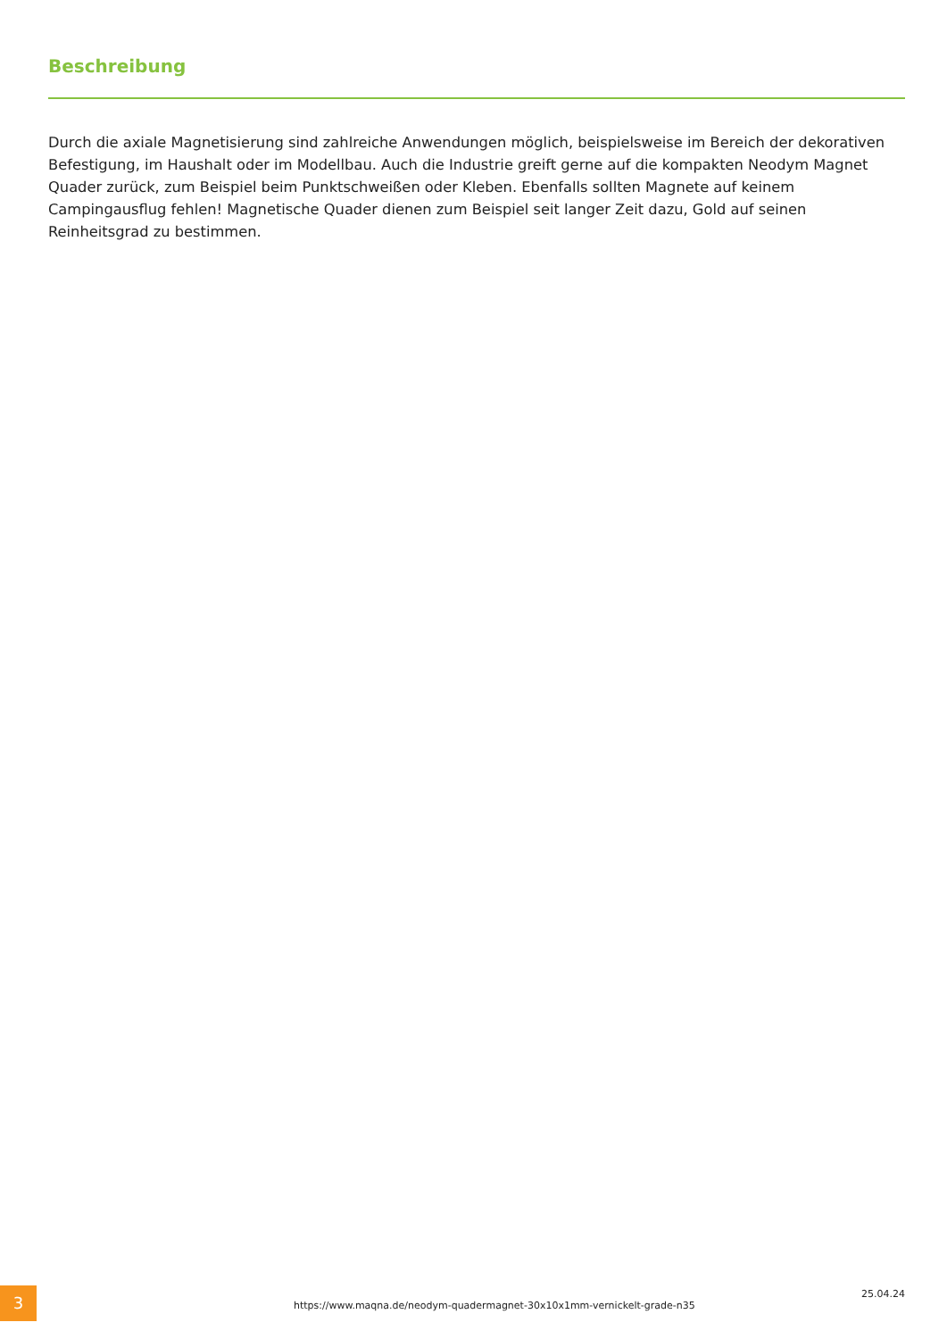Beschreibung
Durch die axiale Magnetisierung sind zahlreiche Anwendungen möglich, beispielsweise im Bereich der dekorativen Befestigung, im Haushalt oder im Modellbau. Auch die Industrie greift gerne auf die kompakten Neodym Magnet Quader zurück, zum Beispiel beim Punktschweißen oder Kleben. Ebenfalls sollten Magnete auf keinem Campingausflug fehlen! Magnetische Quader dienen zum Beispiel seit langer Zeit dazu, Gold auf seinen Reinheitsgrad zu bestimmen.
3
https://www.maqna.de/neodym-quadermagnet-30x10x1mm-vernickelt-grade-n35
25.04.24